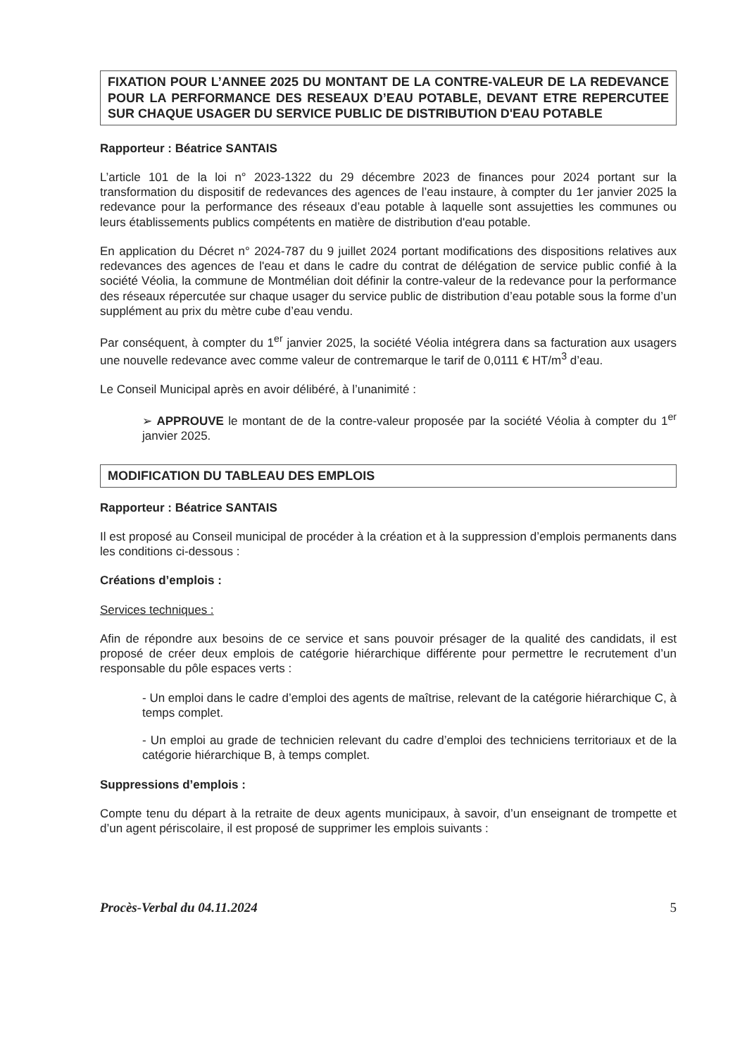FIXATION POUR L’ANNEE 2025 DU MONTANT DE LA CONTRE-VALEUR DE LA REDEVANCE POUR LA PERFORMANCE DES RESEAUX D’EAU POTABLE, DEVANT ETRE REPERCUTEE SUR CHAQUE USAGER DU SERVICE PUBLIC DE DISTRIBUTION D'EAU POTABLE
Rapporteur : Béatrice SANTAIS
L’article 101 de la loi n° 2023-1322 du 29 décembre 2023 de finances pour 2024 portant sur la transformation du dispositif de redevances des agences de l’eau instaure, à compter du 1er janvier 2025 la redevance pour la performance des réseaux d’eau potable à laquelle sont assujetties les communes ou leurs établissements publics compétents en matière de distribution d'eau potable.
En application du Décret n° 2024-787 du 9 juillet 2024 portant modifications des dispositions relatives aux redevances des agences de l'eau et dans le cadre du contrat de délégation de service public confié à la société Véolia, la commune de Montmélian doit définir la contre-valeur de la redevance pour la performance des réseaux répercutée sur chaque usager du service public de distribution d’eau potable sous la forme d’un supplément au prix du mètre cube d’eau vendu.
Par conséquent, à compter du 1<sup>er</sup> janvier 2025, la société Véolia intégrera dans sa facturation aux usagers une nouvelle redevance avec comme valeur de contremarque le tarif de 0,0111 € HT/m<sup>3</sup> d’eau.
Le Conseil Municipal après en avoir délibéré, à l’unanimité :
➢ APPROUVE le montant de de la contre-valeur proposée par la société Véolia à compter du 1<sup>er</sup> janvier 2025.
MODIFICATION DU TABLEAU DES EMPLOIS
Rapporteur : Béatrice SANTAIS
Il est proposé au Conseil municipal de procéder à la création et à la suppression d’emplois permanents dans les conditions ci-dessous :
Créations d’emplois :
Services techniques :
Afin de répondre aux besoins de ce service et sans pouvoir présager de la qualité des candidats, il est proposé de créer deux emplois de catégorie hiérarchique différente pour permettre le recrutement d’un responsable du pôle espaces verts :
- Un emploi dans le cadre d’emploi des agents de maîtrise, relevant de la catégorie hiérarchique C, à temps complet.
- Un emploi au grade de technicien relevant du cadre d’emploi des techniciens territoriaux et de la catégorie hiérarchique B, à temps complet.
Suppressions d’emplois :
Compte tenu du départ à la retraite de deux agents municipaux, à savoir, d’un enseignant de trompette et d’un agent périscolaire, il est proposé de supprimer les emplois suivants :
Procès-Verbal du 04.11.2024 5